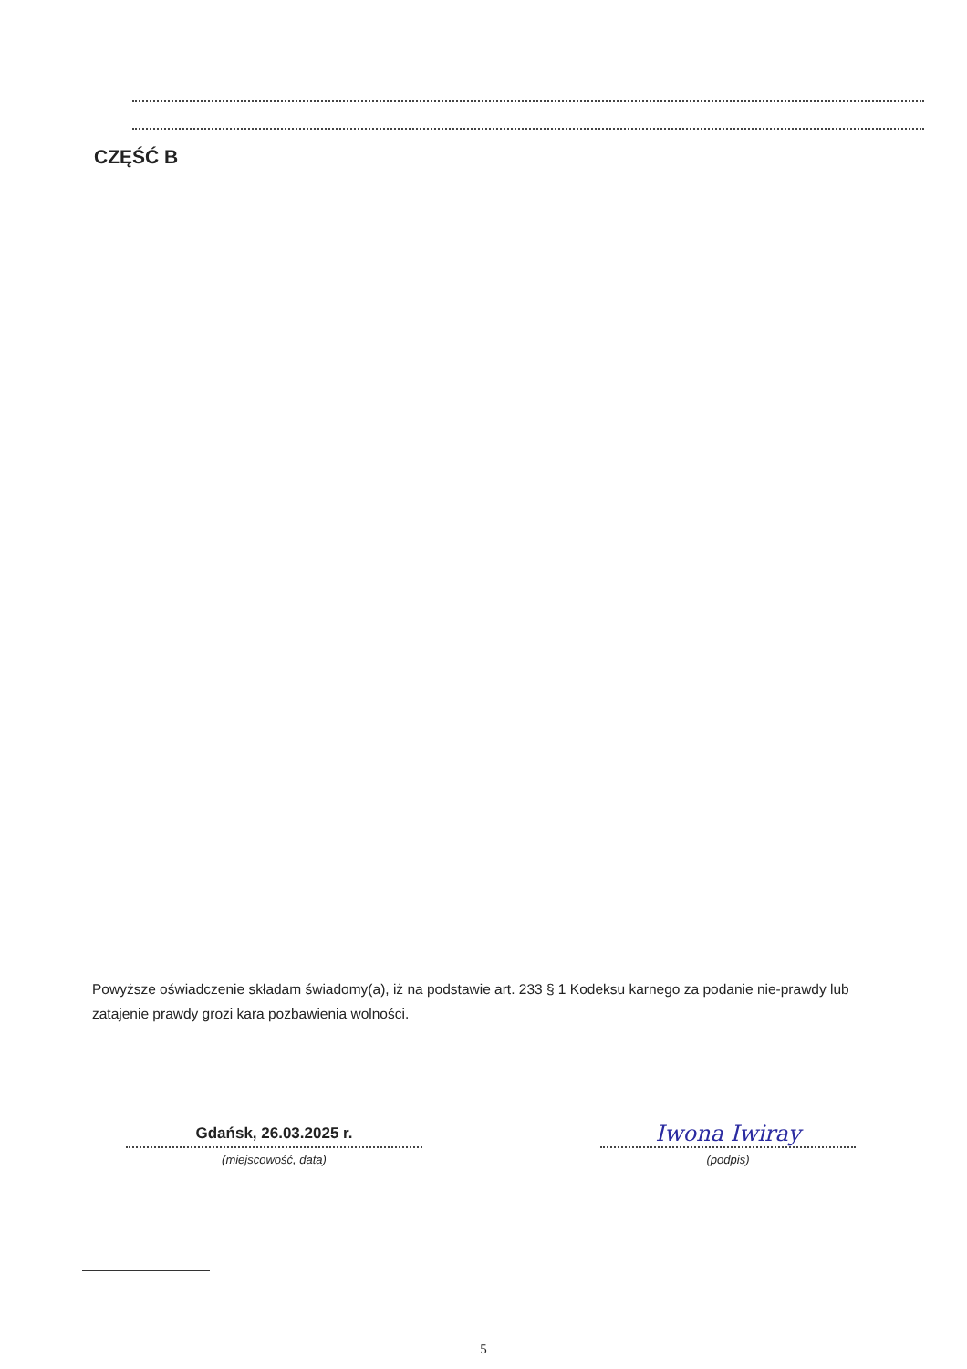CZĘŚĆ B
Powyższe oświadczenie składam świadomy(a), iż na podstawie art. 233 § 1 Kodeksu karnego za podanie nie-prawdy lub zatajenie prawdy grozi kara pozbawienia wolności.
Gdańsk, 26.03.2025 r.
(miejscowość, data)
Iwona Iwiray
(podpis)
5